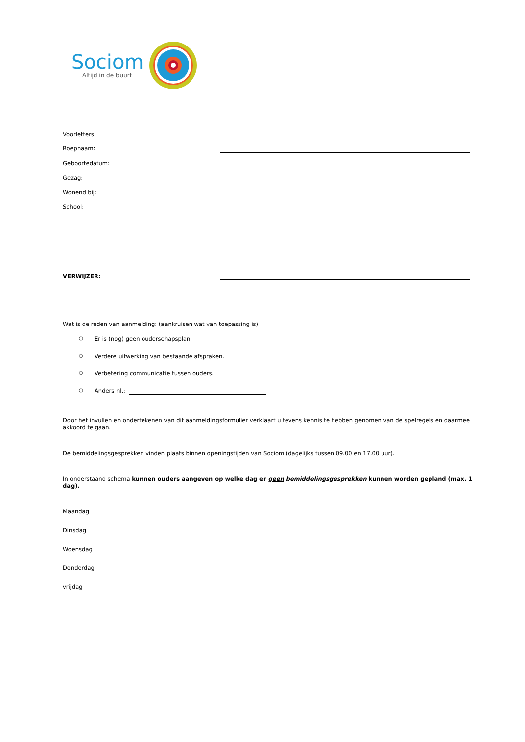Sociom
Altijd in de buurt
Voorletters:
Roepnaam:
Geboortedatum:
Gezag:
Wonend bij:
School:
VERWIJZER:
Wat is de reden van aanmelding: (aankruisen wat van toepassing is)
○ Er is (nog) geen ouderschapsplan.
○ Verdere uitwerking van bestaande afspraken.
○ Verbetering communicatie tussen ouders.
○ Anders nl.:
Door het invullen en ondertekenen van dit aanmeldingsformulier verklaart u tevens kennis te hebben genomen van de spelregels en daarmee akkoord te gaan.
De bemiddelingsgesprekken vinden plaats binnen openingstijden van Sociom (dagelijks tussen 09.00 en 17.00 uur).
In onderstaand schema kunnen ouders aangeven op welke dag er geen bemiddelingsgesprekken kunnen worden gepland (max. 1 dag).
Maandag
Dinsdag
Woensdag
Donderdag
vrijdag